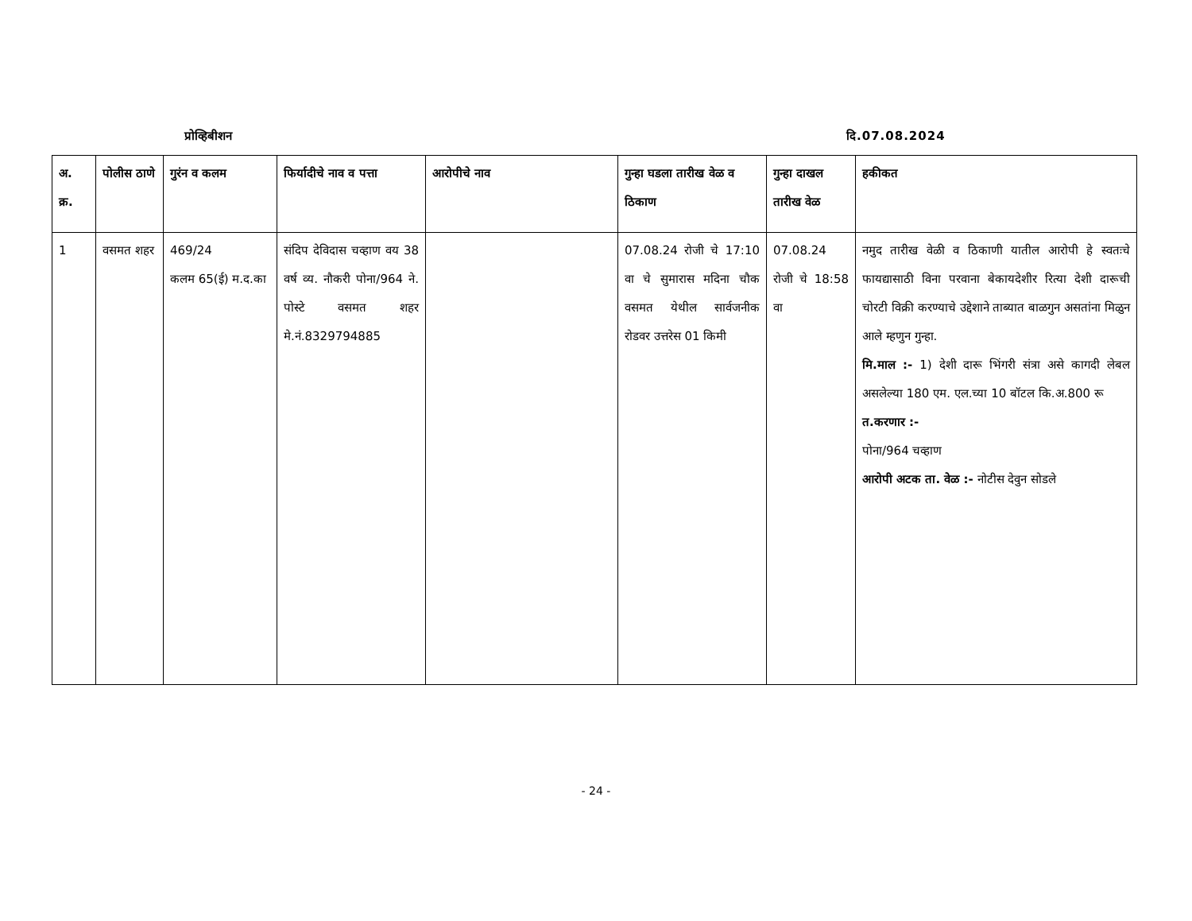प्रोव्हिबीशन दि.07.08.2024
| अ. क्र. | पोलीस ठाणे | गुरंन व कलम | फिर्यादीचे नाव व पत्ता | आरोपीचे नाव | गुन्हा घडला तारीख वेळ व ठिकाण | गुन्हा दाखल तारीख वेळ | हकीकत |
| --- | --- | --- | --- | --- | --- | --- | --- |
| 1 | वसमत शहर | 469/24 कलम 65(ई) म.द.का | संदिप देविदास चव्हाण वय 38 वर्ष व्य. नौकरी पोना/964 ने. पोस्टे वसमत शहर मे.नं.8329794885 | | 07.08.24 रोजी चे 17:10 वा चे सुमारास मदिना चौक वसमत येथील सार्वजनीक रोडवर उत्तरेस 01 किमी | 07.08.24 रोजी चे 18:58 वा | नमुद तारीख वेळी व ठिकाणी यातील आरोपी हे स्वतःचे फायद्यासाठी विना परवाना बेकायदेशीर रित्या देशी दारूची चोरटी विक्री करण्याचे उद्देशाने ताब्यात बाळगुन असतांना मिळुन आले म्हणुन गुन्हा. मि.माल :- 1) देशी दारू भिंगरी संत्रा असे कागदी लेबल असलेल्या 180 एम. एल.च्या 10 बॉटल कि.अ.800 रू त.करणार :- पोना/964 चव्हाण आरोपी अटक ता. वेळ :- नोटीस देवुन सोडले |
- 24 -